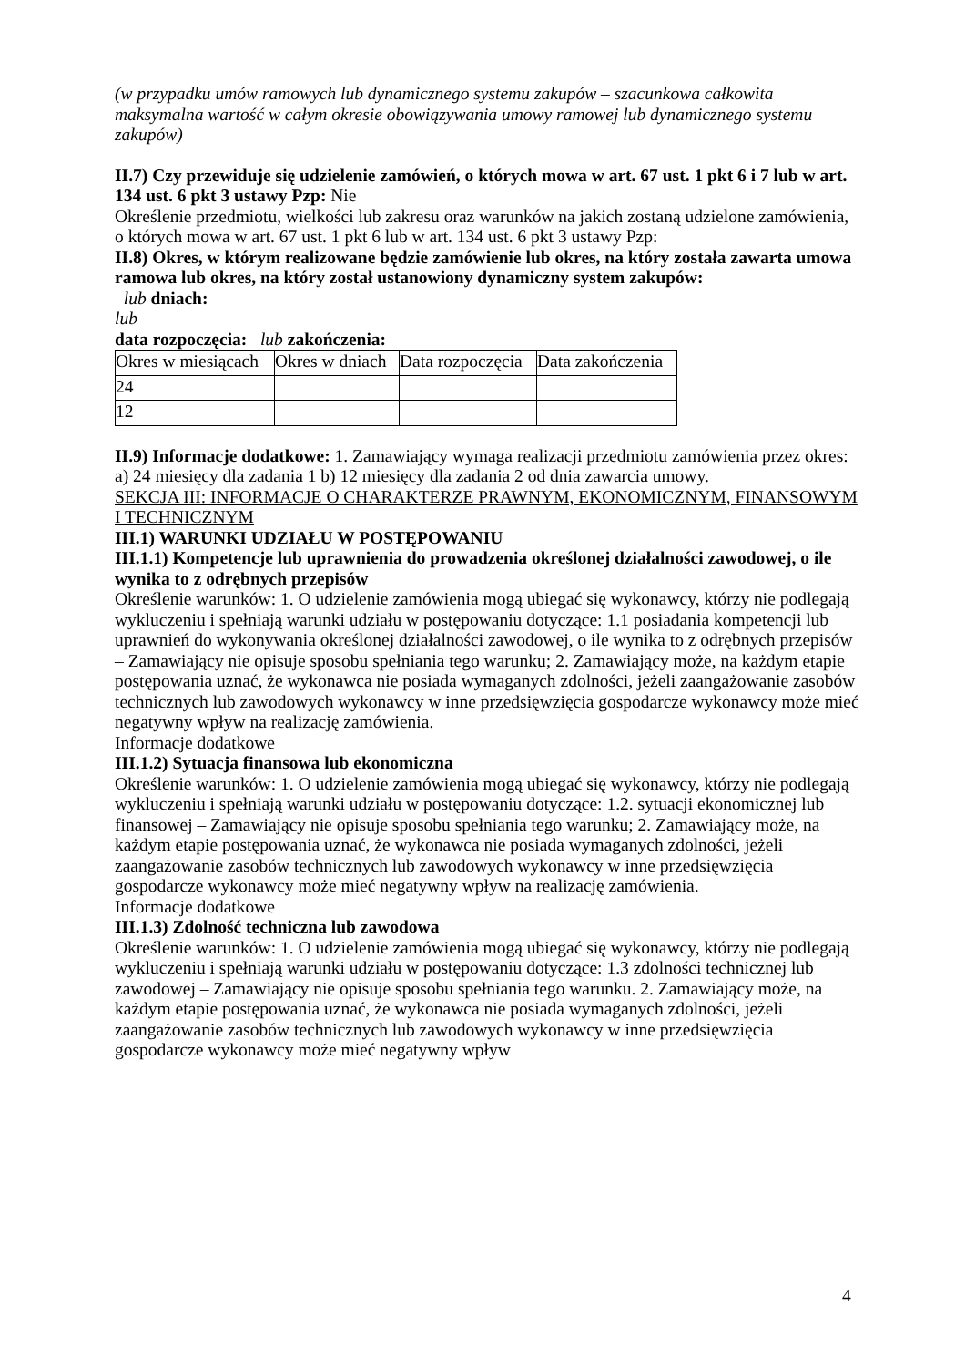(w przypadku umów ramowych lub dynamicznego systemu zakupów – szacunkowa całkowita maksymalna wartość w całym okresie obowiązywania umowy ramowej lub dynamicznego systemu zakupów)
II.7) Czy przewiduje się udzielenie zamówień, o których mowa w art. 67 ust. 1 pkt 6 i 7 lub w art. 134 ust. 6 pkt 3 ustawy Pzp: Nie
Określenie przedmiotu, wielkości lub zakresu oraz warunków na jakich zostaną udzielone zamówienia, o których mowa w art. 67 ust. 1 pkt 6 lub w art. 134 ust. 6 pkt 3 ustawy Pzp:
II.8) Okres, w którym realizowane będzie zamówienie lub okres, na który została zawarta umowa ramowa lub okres, na który został ustanowiony dynamiczny system zakupów:
lub dniach:
lub
data rozpoczęcia: lub zakończenia:
| Okres w miesiącach | Okres w dniach | Data rozpoczęcia | Data zakończenia |
| 24 | | | |
| 12 | | | |
II.9) Informacje dodatkowe: 1. Zamawiający wymaga realizacji przedmiotu zamówienia przez okres: a) 24 miesięcy dla zadania 1 b) 12 miesięcy dla zadania 2 od dnia zawarcia umowy.
SEKCJA III: INFORMACJE O CHARAKTERZE PRAWNYM, EKONOMICZNYM, FINANSOWYM I TECHNICZNYM
III.1) WARUNKI UDZIAŁU W POSTĘPOWANIU
III.1.1) Kompetencje lub uprawnienia do prowadzenia określonej działalności zawodowej, o ile wynika to z odrębnych przepisów
Określenie warunków: 1. O udzielenie zamówienia mogą ubiegać się wykonawcy, którzy nie podlegają wykluczeniu i spełniają warunki udziału w postępowaniu dotyczące: 1.1 posiadania kompetencji lub uprawnień do wykonywania określonej działalności zawodowej, o ile wynika to z odrębnych przepisów – Zamawiający nie opisuje sposobu spełniania tego warunku; 2. Zamawiający może, na każdym etapie postępowania uznać, że wykonawca nie posiada wymaganych zdolności, jeżeli zaangażowanie zasobów technicznych lub zawodowych wykonawcy w inne przedsięwzięcia gospodarcze wykonawcy może mieć negatywny wpływ na realizację zamówienia.
Informacje dodatkowe
III.1.2) Sytuacja finansowa lub ekonomiczna
Określenie warunków: 1. O udzielenie zamówienia mogą ubiegać się wykonawcy, którzy nie podlegają wykluczeniu i spełniają warunki udziału w postępowaniu dotyczące: 1.2. sytuacji ekonomicznej lub finansowej – Zamawiający nie opisuje sposobu spełniania tego warunku; 2. Zamawiający może, na każdym etapie postępowania uznać, że wykonawca nie posiada wymaganych zdolności, jeżeli zaangażowanie zasobów technicznych lub zawodowych wykonawcy w inne przedsięwzięcia gospodarcze wykonawcy może mieć negatywny wpływ na realizację zamówienia.
Informacje dodatkowe
III.1.3) Zdolność techniczna lub zawodowa
Określenie warunków: 1. O udzielenie zamówienia mogą ubiegać się wykonawcy, którzy nie podlegają wykluczeniu i spełniają warunki udziału w postępowaniu dotyczące: 1.3 zdolności technicznej lub zawodowej – Zamawiający nie opisuje sposobu spełniania tego warunku. 2. Zamawiający może, na każdym etapie postępowania uznać, że wykonawca nie posiada wymaganych zdolności, jeżeli zaangażowanie zasobów technicznych lub zawodowych wykonawcy w inne przedsięwzięcia gospodarcze wykonawcy może mieć negatywny wpływ
4